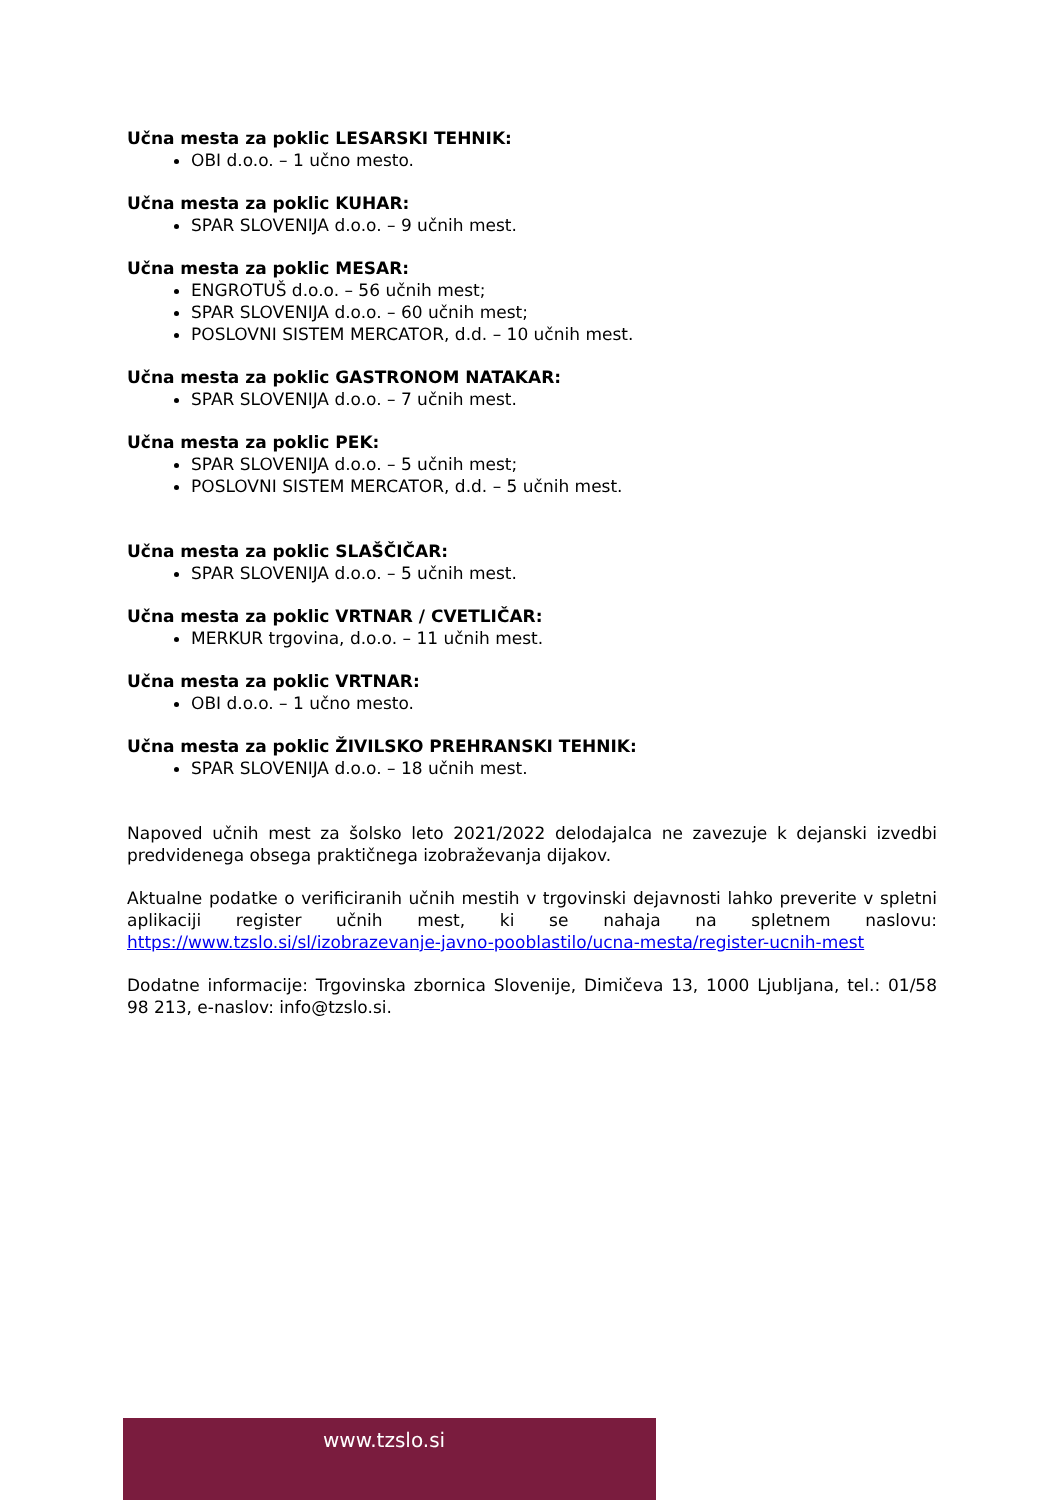Učna mesta za poklic LESARSKI TEHNIK:
OBI d.o.o. – 1 učno mesto.
Učna mesta za poklic KUHAR:
SPAR SLOVENIJA d.o.o. – 9 učnih mest.
Učna mesta za poklic MESAR:
ENGROTUŠ d.o.o. – 56 učnih mest;
SPAR SLOVENIJA d.o.o. – 60 učnih mest;
POSLOVNI SISTEM MERCATOR, d.d. – 10 učnih mest.
Učna mesta za poklic GASTRONOM NATAKAR:
SPAR SLOVENIJA d.o.o. – 7 učnih mest.
Učna mesta za poklic PEK:
SPAR SLOVENIJA d.o.o. – 5 učnih mest;
POSLOVNI SISTEM MERCATOR, d.d. – 5 učnih mest.
Učna mesta za poklic SLAŠČIČAR:
SPAR SLOVENIJA d.o.o. – 5 učnih mest.
Učna mesta za poklic VRTNAR / CVETLIČAR:
MERKUR trgovina, d.o.o. – 11 učnih mest.
Učna mesta za poklic VRTNAR:
OBI d.o.o. – 1 učno mesto.
Učna mesta za poklic ŽIVILSKO PREHRANSKI TEHNIK:
SPAR SLOVENIJA d.o.o. – 18 učnih mest.
Napoved učnih mest za šolsko leto 2021/2022 delodajalca ne zavezuje k dejanski izvedbi predvidenega obsega praktičnega izobraževanja dijakov.
Aktualne podatke o verificiranih učnih mestih v trgovinski dejavnosti lahko preverite v spletni aplikaciji register učnih mest, ki se nahaja na spletnem naslovu: https://www.tzslo.si/sl/izobrazevanje-javno-pooblastilo/ucna-mesta/register-ucnih-mest
Dodatne informacije: Trgovinska zbornica Slovenije, Dimičeva 13, 1000 Ljubljana, tel.: 01/58 98 213, e-naslov: info@tzslo.si.
www.tzslo.si